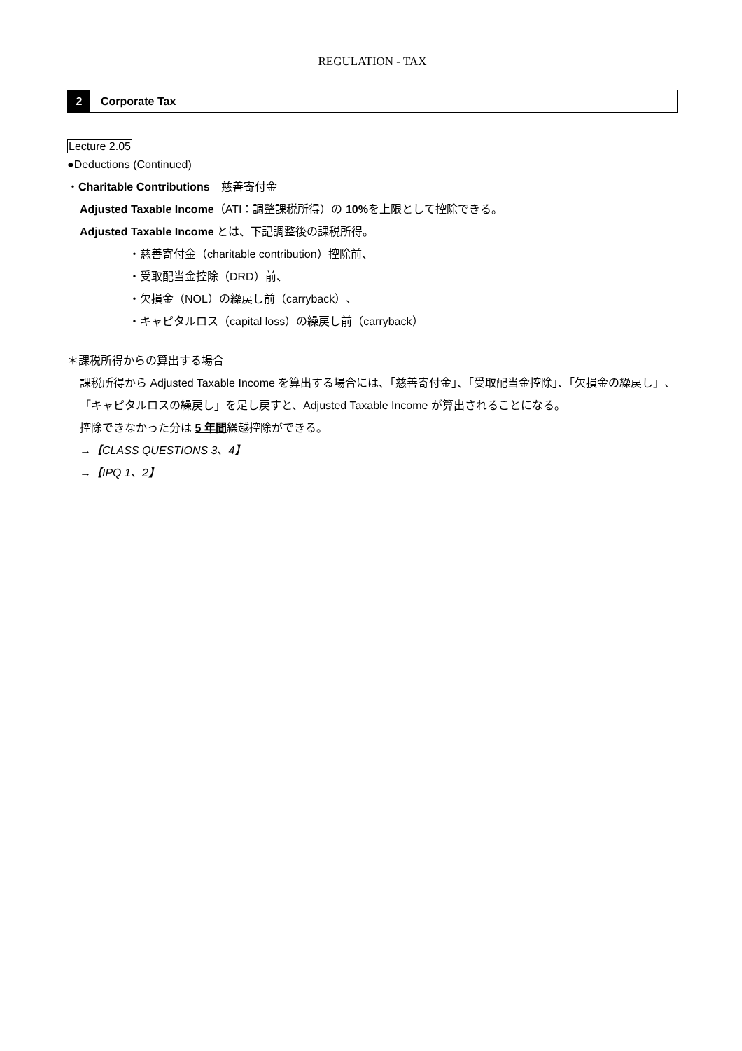REGULATION - TAX
2
Corporate Tax
Lecture 2.05
●Deductions (Continued)
・Charitable Contributions　慈善寄付金
Adjusted Taxable Income（ATI：調整課税所得）の 10% を上限として控除できる。
Adjusted Taxable Income とは、下記調整後の課税所得。
・慈善寄付金（charitable contribution）控除前、
・受取配当金控除（DRD）前、
・欠損金（NOL）の繰戻し前（carryback）、
・キャピタルロス（capital loss）の繰戻し前（carryback）
＊課税所得からの算出する場合
課税所得から Adjusted Taxable Income を算出する場合には、「慈善寄付金」、「受取配当金控除」、「欠損金の繰戻し」、「キャピタルロスの繰戻し」を足し戻すと、Adjusted Taxable Income が算出されることになる。
控除できなかった分は 5 年間繰越控除ができる。
→【CLASS QUESTIONS 3、4】
→【IPQ 1、2】